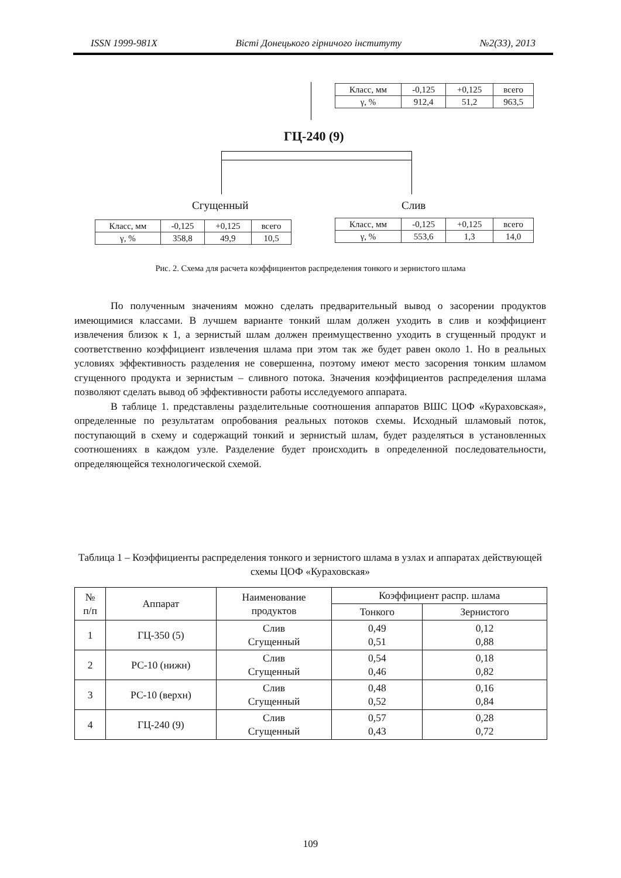ISSN 1999-981X Вісті Донецького гірничого інституту №2(33), 2013
| Класс, мм | -0,125 | +0,125 | всего |
| γ, % | 912,4 | 51,2 | 963,5 |
ГЦ-240 (9)
Сгущенный Слив
| Класс, мм | -0,125 | +0,125 | всего |
| γ, % | 358,8 | 49,9 | 10,5 |
| Класс, мм | -0,125 | +0,125 | всего |
| γ, % | 553,6 | 1,3 | 14,0 |
Рис. 2. Схема для расчета коэффициентов распределения тонкого и зернистого шлама
По полученным значениям можно сделать предварительный вывод о засорении продуктов имеющимися классами. В лучшем варианте тонкий шлам должен уходить в слив и коэффициент извлечения близок к 1, а зернистый шлам должен преимущественно уходить в сгущенный продукт и соответственно коэффициент извлечения шлама при этом так же будет равен около 1. Но в реальных условиях эффективность разделения не совершенна, поэтому имеют место засорения тонким шламом сгущенного продукта и зернистым – сливного потока. Значения коэффициентов распределения шлама позволяют сделать вывод об эффективности работы исследуемого аппарата.
В таблице 1. представлены разделительные соотношения аппаратов ВШС ЦОФ «Кураховская», определенные по результатам опробования реальных потоков схемы. Исходный шламовый поток, поступающий в схему и содержащий тонкий и зернистый шлам, будет разделяться в установленных соотношениях в каждом узле. Разделение будет происходить в определенной последовательности, определяющейся технологической схемой.
Таблица 1 – Коэффициенты распределения тонкого и зернистого шлама в узлах и аппаратах действующей схемы ЦОФ «Кураховская»
| № п/п | Аппарат | Наименование продуктов | Коэффициент распр. шлама | |
| --- | --- | --- | --- | --- |
| | | | Тонкого | Зернистого |
| 1 | ГЦ-350 (5) | Слив Сгущенный | 0,49 0,51 | 0,12 0,88 |
| 2 | РС-10 (нижн) | Слив Сгущенный | 0,54 0,46 | 0,18 0,82 |
| 3 | РС-10 (верхн) | Слив Сгущенный | 0,48 0,52 | 0,16 0,84 |
| 4 | ГЦ-240 (9) | Слив Сгущенный | 0,57 0,43 | 0,28 0,72 |
109